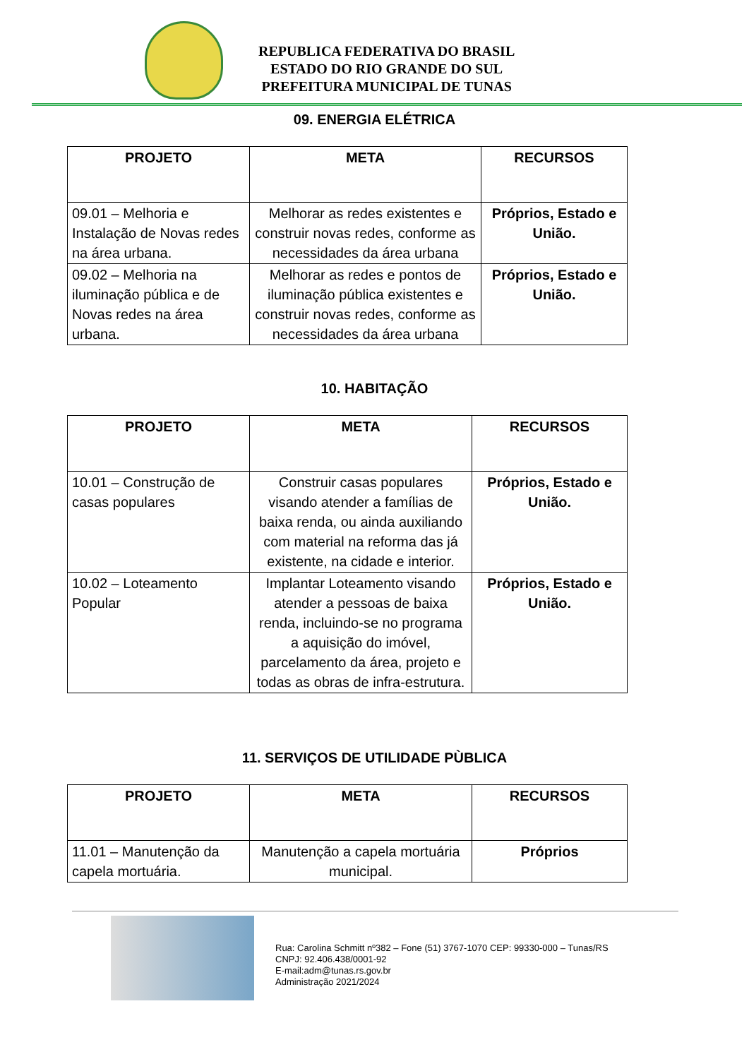REPUBLICA FEDERATIVA DO BRASIL
ESTADO DO RIO GRANDE DO SUL
PREFEITURA MUNICIPAL DE TUNAS
09. ENERGIA ELÉTRICA
| PROJETO | META | RECURSOS |
| --- | --- | --- |
| 09.01 – Melhoria e Instalação de Novas redes na área urbana. | Melhorar as redes existentes e construir novas redes, conforme as necessidades da área urbana | Próprios, Estado e União. |
| 09.02 – Melhoria na iluminação pública e de Novas redes na área urbana. | Melhorar as redes e pontos de iluminação pública existentes e construir novas redes, conforme as necessidades da área urbana | Próprios, Estado e União. |
10. HABITAÇÃO
| PROJETO | META | RECURSOS |
| --- | --- | --- |
| 10.01 – Construção de casas populares | Construir casas populares visando atender a famílias de baixa renda, ou ainda auxiliando com material na reforma das já existente, na cidade e interior. | Próprios, Estado e União. |
| 10.02 – Loteamento Popular | Implantar Loteamento visando atender a pessoas de baixa renda, incluindo-se no programa a aquisição do imóvel, parcelamento da área, projeto e todas as obras de infra-estrutura. | Próprios, Estado e União. |
11. SERVIÇOS DE UTILIDADE PÙBLICA
| PROJETO | META | RECURSOS |
| --- | --- | --- |
| 11.01 – Manutenção da capela mortuária. | Manutenção a capela mortuária municipal. | Próprios |
Rua: Carolina Schmitt nº382 – Fone (51) 3767-1070 CEP: 99330-000 – Tunas/RS
CNPJ: 92.406.438/0001-92
E-mail:adm@tunas.rs.gov.br
Administração 2021/2024